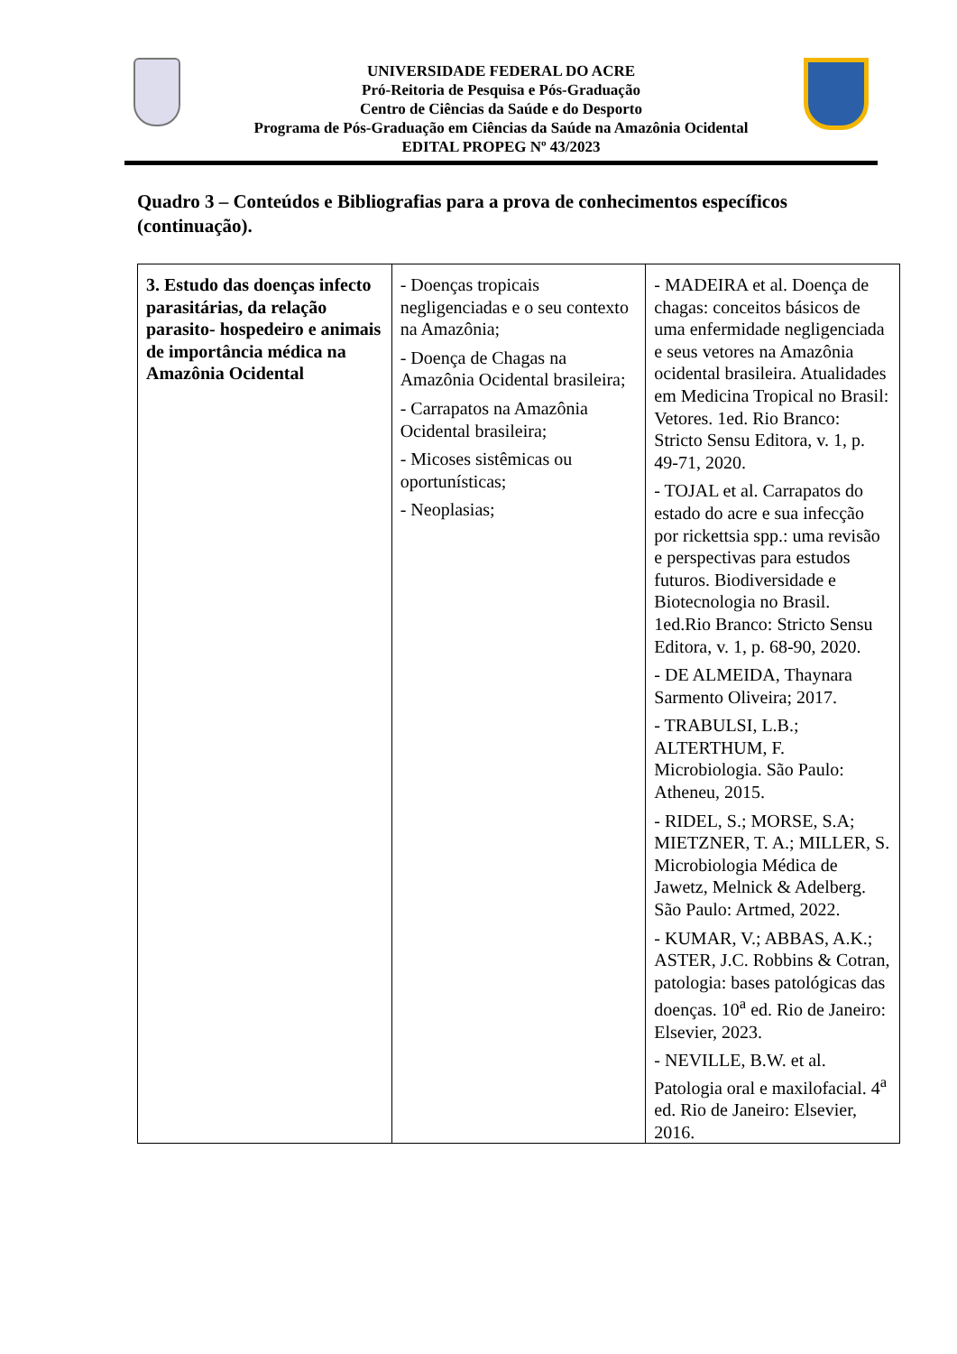UNIVERSIDADE FEDERAL DO ACRE
Pró-Reitoria de Pesquisa e Pós-Graduação
Centro de Ciências da Saúde e do Desporto
Programa de Pós-Graduação em Ciências da Saúde na Amazônia Ocidental
EDITAL PROPEG Nº 43/2023
Quadro 3 – Conteúdos e Bibliografias para a prova de conhecimentos específicos (continuação).
| 3. Estudo das doenças infecto parasitárias, da relação parasito- hospedeiro e animais de importância médica na Amazônia Ocidental | - Doenças tropicais negligenciadas e o seu contexto na Amazônia; - Doença de Chagas na Amazônia Ocidental brasileira; - Carrapatos na Amazônia Ocidental brasileira; - Micoses sistêmicas ou oportunísticas; - Neoplasias; | - MADEIRA et al. Doença de chagas: conceitos básicos de uma enfermidade negligenciada e seus vetores na Amazônia ocidental brasileira. Atualidades em Medicina Tropical no Brasil: Vetores. 1ed. Rio Branco: Stricto Sensu Editora, v. 1, p. 49-71, 2020. - TOJAL et al. Carrapatos do estado do acre e sua infecção por rickettsia spp.: uma revisão e perspectivas para estudos futuros. Biodiversidade e Biotecnologia no Brasil. 1ed.Rio Branco: Stricto Sensu Editora, v. 1, p. 68-90, 2020. - DE ALMEIDA, Thaynara Sarmento Oliveira; 2017. - TRABULSI, L.B.; ALTERTHUM, F. Microbiologia. São Paulo: Atheneu, 2015. - RIDEL, S.; MORSE, S.A; MIETZNER, T. A.; MILLER, S. Microbiologia Médica de Jawetz, Melnick & Adelberg. São Paulo: Artmed, 2022. - KUMAR, V.; ABBAS, A.K.; ASTER, J.C. Robbins & Cotran, patologia: bases patológicas das doenças. 10<sup>a</sup> ed. Rio de Janeiro: Elsevier, 2023. - NEVILLE, B.W. et al. Patologia oral e maxilofacial. 4<sup>a</sup> ed. Rio de Janeiro: Elsevier, 2016. |